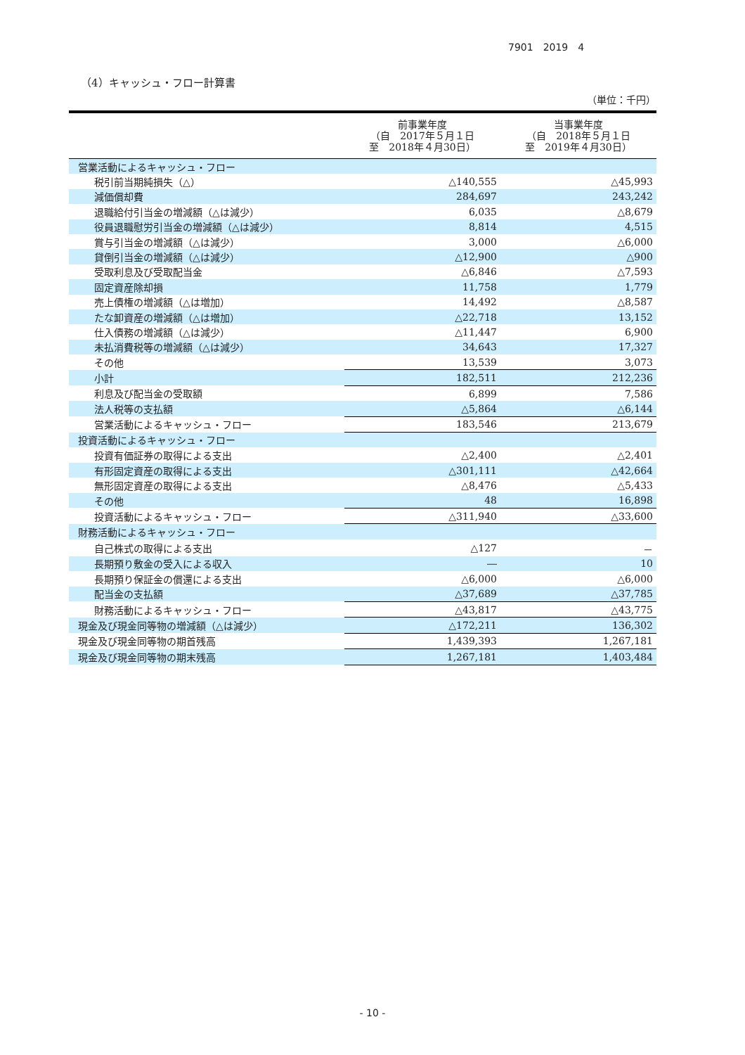7901　2019　4
（4）キャッシュ・フロー計算書
（単位：千円）
| | 前事業年度 （自 2017年５月１日 至 2018年４月30日） | 当事業年度 （自 2018年５月１日 至 2019年４月30日） |
| --- | --- | --- |
| 営業活動によるキャッシュ・フロー | | |
| 税引前当期純損失（△） | △140,555 | △45,993 |
| 減価償却費 | 284,697 | 243,242 |
| 退職給付引当金の増減額（△は減少） | 6,035 | △8,679 |
| 役員退職慰労引当金の増減額（△は減少） | 8,814 | 4,515 |
| 賞与引当金の増減額（△は減少） | 3,000 | △6,000 |
| 貸倒引当金の増減額（△は減少） | △12,900 | △900 |
| 受取利息及び受取配当金 | △6,846 | △7,593 |
| 固定資産除却損 | 11,758 | 1,779 |
| 売上債権の増減額（△は増加） | 14,492 | △8,587 |
| たな卸資産の増減額（△は増加） | △22,718 | 13,152 |
| 仕入債務の増減額（△は減少） | △11,447 | 6,900 |
| 未払消費税等の増減額（△は減少） | 34,643 | 17,327 |
| その他 | 13,539 | 3,073 |
| 小計 | 182,511 | 212,236 |
| 利息及び配当金の受取額 | 6,899 | 7,586 |
| 法人税等の支払額 | △5,864 | △6,144 |
| 営業活動によるキャッシュ・フロー | 183,546 | 213,679 |
| 投資活動によるキャッシュ・フロー | | |
| 投資有価証券の取得による支出 | △2,400 | △2,401 |
| 有形固定資産の取得による支出 | △301,111 | △42,664 |
| 無形固定資産の取得による支出 | △8,476 | △5,433 |
| その他 | 48 | 16,898 |
| 投資活動によるキャッシュ・フロー | △311,940 | △33,600 |
| 財務活動によるキャッシュ・フロー | | |
| 自己株式の取得による支出 | △127 | － |
| 長期預り敷金の受入による収入 | ― | 10 |
| 長期預り保証金の償還による支出 | △6,000 | △6,000 |
| 配当金の支払額 | △37,689 | △37,785 |
| 財務活動によるキャッシュ・フロー | △43,817 | △43,775 |
| 現金及び現金同等物の増減額（△は減少） | △172,211 | 136,302 |
| 現金及び現金同等物の期首残高 | 1,439,393 | 1,267,181 |
| 現金及び現金同等物の期末残高 | 1,267,181 | 1,403,484 |
- 10 -